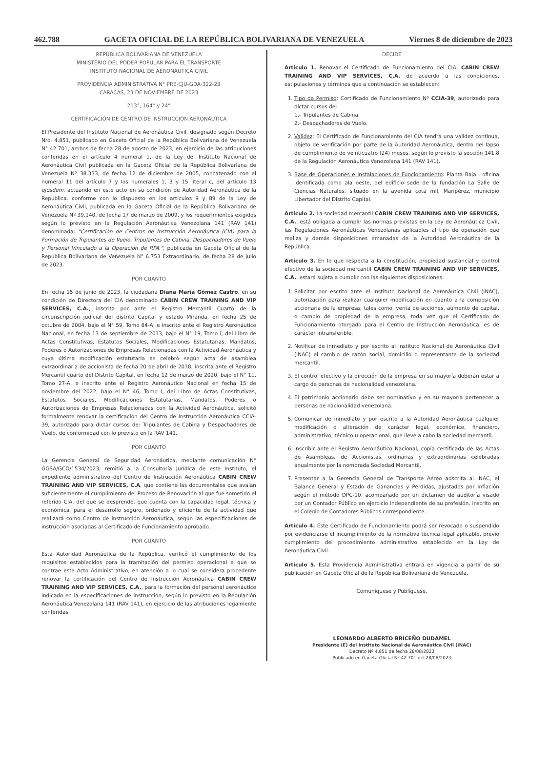462.788 GACETA OFICIAL DE LA REPÚBLICA BOLIVARIANA DE VENEZUELA Viernes 8 de diciembre de 2023
REPÚBLICA BOLIVARIANA DE VENEZUELA
MINISTERIO DEL PODER POPULAR PARA EL TRANSPORTE
INSTITUTO NACIONAL DE AERONÁUTICA CIVIL
PROVIDENCIA ADMINISTRATIVA N° PRE-CJU-GDA-322-23
CARACAS, 23 DE NOVIEMBRE DE 2023
213°, 164° y 24°
CERTIFICACIÓN DE CENTRO DE INSTRUCCIÓN AERONÁUTICA
El Presidente del Instituto Nacional de Aeronáutica Civil, designado según Decreto Nro. 4.851, publicado en Gaceta Oficial de la República Bolivariana de Venezuela N° 42.701, ambos de fecha 28 de agosto de 2023, en ejercicio de las atribuciones conferidas en el artículo 4 numeral 1, de la Ley del Instituto Nacional de Aeronáutica Civil publicada en la Gaceta Oficial de la República Bolivariana de Venezuela Nº 38.333, de fecha 12 de diciembre de 2005, concatenado con el numeral 11 del artículo 7 y los numerales 1, 3 y 15 literal c, del artículo 13 ejusdem, actuando en este acto en su condición de Autoridad Aeronáutica de la República, conforme con lo dispuesto en los artículos 9 y 89 de la Ley de Aeronáutica Civil, publicada en la Gaceta Oficial de la República Bolivariana de Venezuela Nº 39.140, de fecha 17 de marzo de 2009, y los requerimientos exigidos según lo previsto en la Regulación Aeronáutica Venezolana 141 (RAV 141) denominada: "Certificación de Centros de Instrucción Aeronáutica (CIA) para la Formación de Tripulantes de Vuelo, Tripulantes de Cabina, Despachadores de Vuelo y Personal Vinculado a la Operación de RPA.", publicada en Gaceta Oficial de la República Bolivariana de Venezuela N° 6.753 Extraordinario, de fecha 28 de julio de 2023.
POR CUANTO
En fecha 15 de junio de 2023, la ciudadana Diana María Gómez Castro, en su condición de Directora del CIA denominado CABIN CREW TRAINING AND VIP SERVICES, C.A., inscrita por ante el Registro Mercantil Cuarto de la circunscripción judicial del distrito Capital y estado Miranda, en fecha 25 de octubre de 2004, bajo el N° 59, Tomo 84-A, e inscrito ante el Registro Aeronáutico Nacional, en fecha 13 de septiembre de 2013, bajo el N° 19, Tomo I, del Libro de Actas Constitutivas, Estatutos Sociales, Modificaciones Estatutarias, Mandatos, Poderes o Autorizaciones de Empresas Relacionadas con la Actividad Aeronáutica y cuya última modificación estatutaria se celebró según acta de asamblea extraordinaria de accionista de fecha 20 de abril de 2018, inscrita ante el Registro Mercantil cuarto del Distrito Capital, en fecha 12 de marzo de 2020, bajo el N° 11, Tomo 27-A, e inscrito ante el Registro Aeronáutico Nacional en fecha 15 de noviembre del 2022, bajo el N° 46, Tomo I, del Libro de Actas Constitutivas, Estatutos Sociales, Modificaciones Estatutarias, Mandatos, Poderes o Autorizaciones de Empresas Relacionadas con la Actividad Aeronáutica, solicitó formalmente renovar la certificación del Centro de Instrucción Aeronáutica CCIA-39, autorizado para dictar cursos de: Tripulantes de Cabina y Despachadores de Vuelo, de conformidad con lo previsto en la RAV 141.
POR CUANTO
La Gerencia General de Seguridad Aeronáutica, mediante comunicación N° GGSA/GCO/1534/2023, remitió a la Consultoría Jurídica de este Instituto, el expediente administrativo del Centro de Instrucción Aeronáutica CABIN CREW TRAINING AND VIP SERVICES, C.A, que contiene las documentales que avalan suficientemente el cumplimiento del Proceso de Renovación al que fue sometido el referido CIA, del que se desprende, que cuenta con la capacidad legal, técnica y económica, para el desarrollo seguro, ordenado y eficiente de la actividad que realizará como Centro de Instrucción Aeronáutica, según las especificaciones de instrucción asociadas al Certificado de Funcionamiento aprobado.
POR CUANTO
Esta Autoridad Aeronáutica de la República, verificó el cumplimiento de los requisitos establecidos para la tramitación del permiso operacional a que se contrae este Acto Administrativo, en atención a lo cual se considera procedente renovar la certificación del Centro de Instrucción Aeronáutica CABIN CREW TRAINING AND VIP SERVICES, C.A., para la formación del personal aeronáutico indicado en la especificaciones de instrucción, según lo previsto en la Regulación Aeronáutica Venezolana 141 (RAV 141), en ejercicio de las atribuciones legalmente conferidas.
DECIDE
Artículo 1. Renovar el Certificado de Funcionamiento del CIA, CABIN CREW TRAINING AND VIP SERVICES, C.A. de acuerdo a las condiciones, estipulaciones y términos que a continuación se establecen:
1. Tipo de Permiso: Certificado de Funcionamiento Nº CCIA-39, autorizado para dictar cursos de:
1.- Tripulantes de Cabina.
2.- Despachadores de Vuelo.
2. Validez: El Certificado de Funcionamiento del CIA tendrá una validez continua, objeto de verificación por parte de la Autoridad Aeronáutica, dentro del lapso de cumplimiento de veinticuatro (24) meses, según lo previsto la sección 141.8 de la Regulación Aeronáutica Venezolana 141 (RAV 141).
3. Base de Operaciones e Instalaciones de Funcionamiento: Planta Baja , oficina identificada como ala oeste, del edificio sede de la fundación La Salle de Ciencias Naturales, situado en la avenida cota mil, Maripérez, municipio Libertador del Distrito Capital.
Artículo 2. La sociedad mercantil CABIN CREW TRAINING AND VIP SERVICES, C.A., está obligada a cumplir las normas previstas en la Ley de Aeronáutica Civil, las Regulaciones Aeronáuticas Venezolanas aplicables al tipo de operación que realiza y demás disposiciones emanadas de la Autoridad Aeronáutica de la República.
Artículo 3. En lo que respecta a la constitución, propiedad sustancial y control efectivo de la sociedad mercantil CABIN CREW TRAINING AND VIP SERVICES, C.A., estará sujeta a cumplir con las siguientes disposiciones:
1. Solicitar por escrito ante el Instituto Nacional de Aeronáutica Civil (INAC), autorización para realizar cualquier modificación en cuanto a la composición accionaria de la empresa; tales como, venta de acciones, aumento de capital, o cambio de propiedad de la empresa, toda vez que el Certificado de Funcionamiento otorgado para el Centro de Instrucción Aeronáutica, es de carácter intransferible.
2. Notificar de inmediato y por escrito al Instituto Nacional de Aeronáutica Civil (INAC) el cambio de razón social, domicilio o representante de la sociedad mercantil.
3. El control efectivo y la dirección de la empresa en su mayoría deberán estar a cargo de personas de nacionalidad venezolana.
4. El patrimonio accionario debe ser nominativo y en su mayoría pertenecer a personas de nacionalidad venezolana.
5. Comunicar de inmediato y por escrito a la Autoridad Aeronáutica cualquier modificación o alteración de carácter legal, económico, financiero, administrativo, técnico u operacional, que lleve a cabo la sociedad mercantil.
6. Inscribir ante el Registro Aeronáutico Nacional, copia certificada de las Actas de Asambleas, de Accionistas, ordinarias y extraordinarias celebradas anualmente por la nombrada Sociedad Mercantil.
7. Presentar a la Gerencia General de Transporte Aéreo adscrita al INAC, el Balance General y Estado de Ganancias y Pérdidas, ajustados por inflación según el método DPC-10, acompañado por un dictamen de auditoría visado por un Contador Público en ejercicio independiente de su profesión, inscrito en el Colegio de Contadores Públicos correspondiente.
Artículo 4. Este Certificado de Funcionamiento podrá ser revocado o suspendido por evidenciarse el incumplimiento de la normativa técnica legal aplicable, previo cumplimiento del procedimiento administrativo establecido en la Ley de Aeronáutica Civil.
Artículo 5. Esta Providencia Administrativa entrará en vigencia a partir de su publicación en Gaceta Oficial de la República Bolivariana de Venezuela.
Comuníquese y Publíquese,
LEONARDO ALBERTO BRICEÑO DUDAMEL
Presidente (E) del Instituto Nacional de Aeronáutica Civil (INAC)
Decreto Nº 4.851 de fecha 28/08/2023
Publicado en Gaceta Oficial Nº 42.701 del 28/08/2023